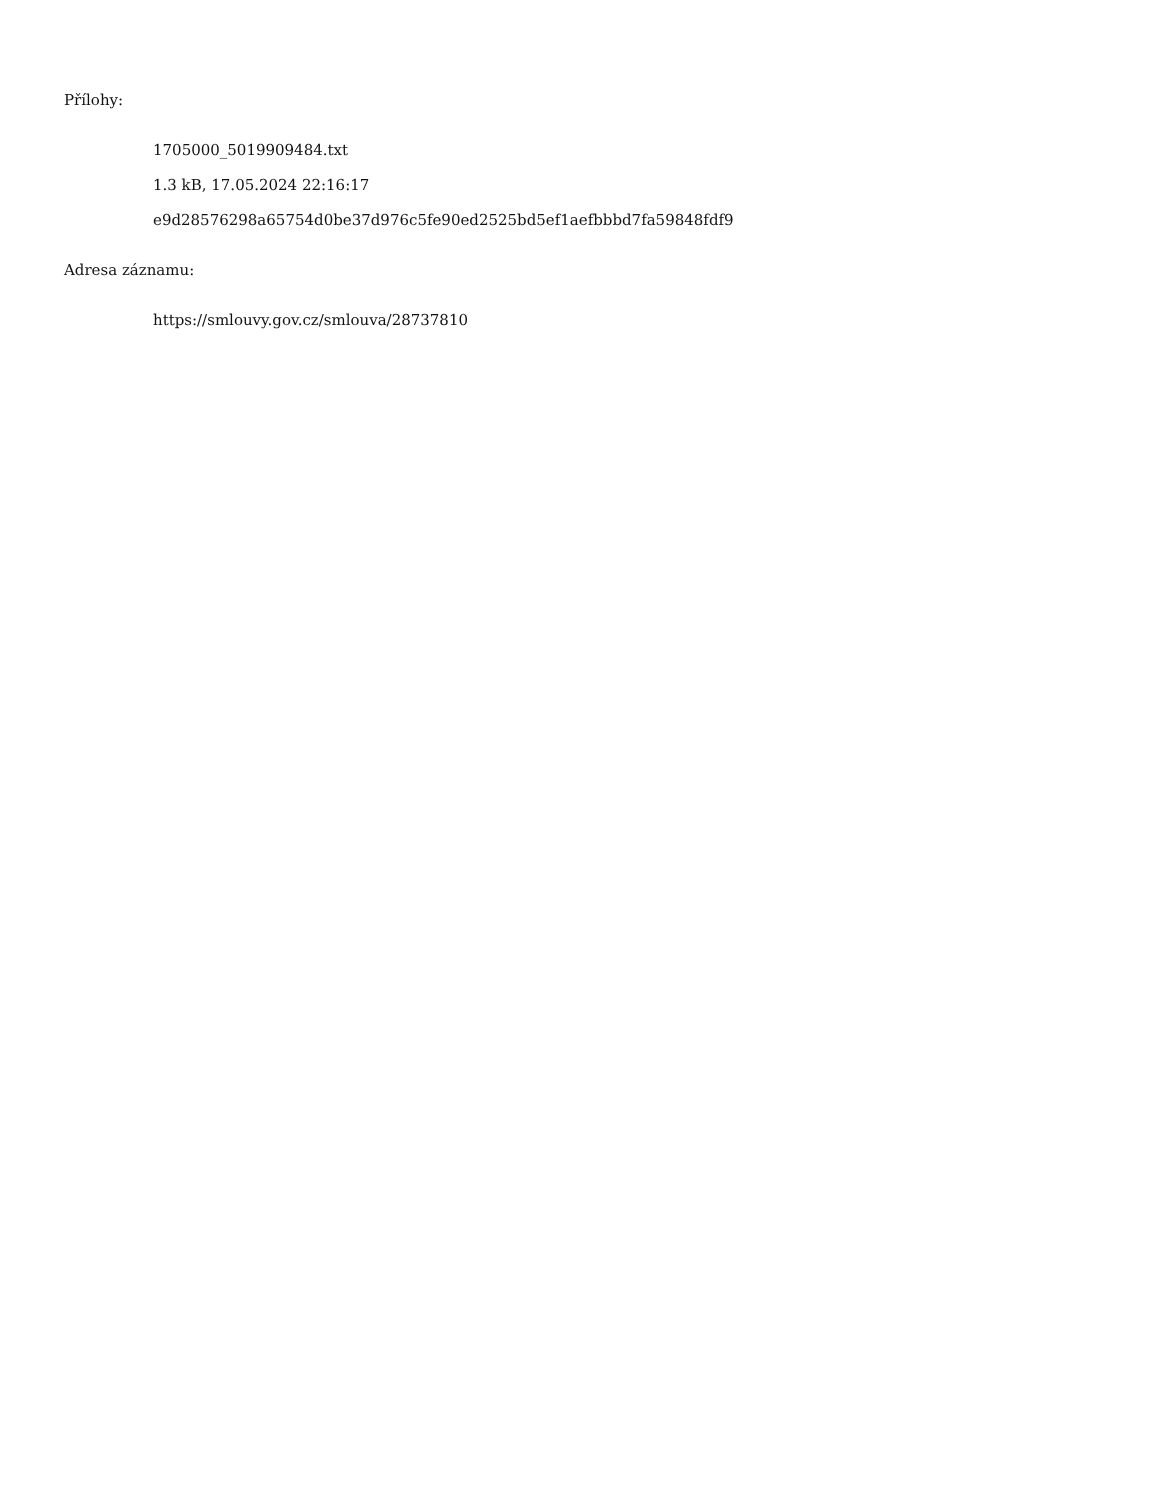Přílohy:
1705000_5019909484.txt
1.3 kB, 17.05.2024 22:16:17
e9d28576298a65754d0be37d976c5fe90ed2525bd5ef1aefbbbd7fa59848fdf9
Adresa záznamu:
https://smlouvy.gov.cz/smlouva/28737810